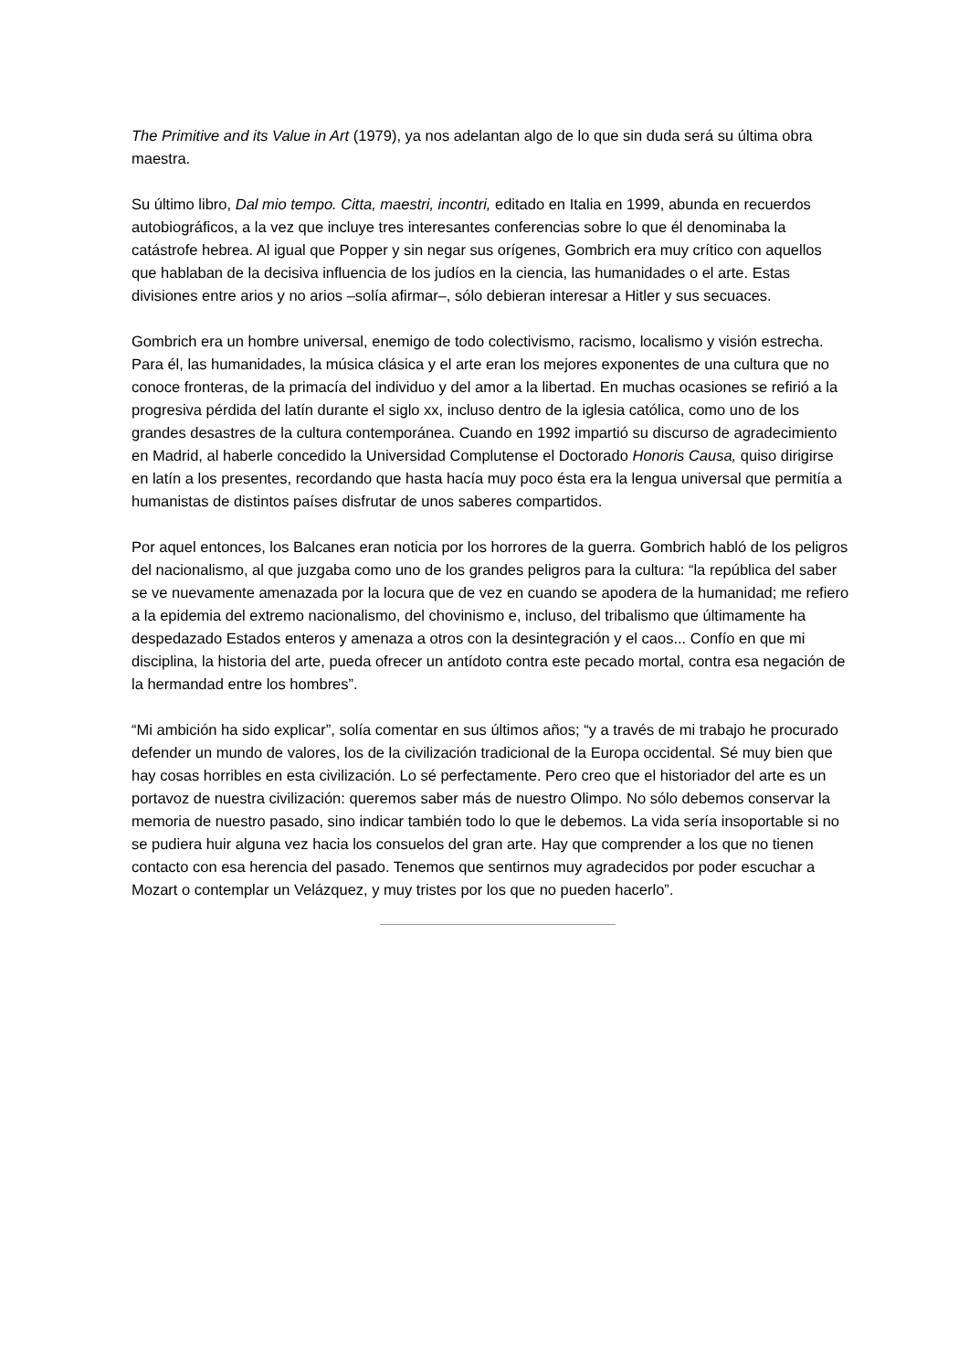The Primitive and its Value in Art (1979), ya nos adelantan algo de lo que sin duda será su última obra maestra.
Su último libro, Dal mio tempo. Citta, maestri, incontri, editado en Italia en 1999, abunda en recuerdos autobiográficos, a la vez que incluye tres interesantes conferencias sobre lo que él denominaba la catástrofe hebrea. Al igual que Popper y sin negar sus orígenes, Gombrich era muy crítico con aquellos que hablaban de la decisiva influencia de los judíos en la ciencia, las humanidades o el arte. Estas divisiones entre arios y no arios –solía afirmar–, sólo debieran interesar a Hitler y sus secuaces.
Gombrich era un hombre universal, enemigo de todo colectivismo, racismo, localismo y visión estrecha. Para él, las humanidades, la música clásica y el arte eran los mejores exponentes de una cultura que no conoce fronteras, de la primacía del individuo y del amor a la libertad. En muchas ocasiones se refirió a la progresiva pérdida del latín durante el siglo xx, incluso dentro de la iglesia católica, como uno de los grandes desastres de la cultura contemporánea. Cuando en 1992 impartió su discurso de agradecimiento en Madrid, al haberle concedido la Universidad Complutense el Doctorado Honoris Causa, quiso dirigirse en latín a los presentes, recordando que hasta hacía muy poco ésta era la lengua universal que permitía a humanistas de distintos países disfrutar de unos saberes compartidos.
Por aquel entonces, los Balcanes eran noticia por los horrores de la guerra. Gombrich habló de los peligros del nacionalismo, al que juzgaba como uno de los grandes peligros para la cultura: “la república del saber se ve nuevamente amenazada por la locura que de vez en cuando se apodera de la humanidad; me refiero a la epidemia del extremo nacionalismo, del chovinismo e, incluso, del tribalismo que últimamente ha despedazado Estados enteros y amenaza a otros con la desintegración y el caos... Confío en que mi disciplina, la historia del arte, pueda ofrecer un antídoto contra este pecado mortal, contra esa negación de la hermandad entre los hombres”.
“Mi ambición ha sido explicar”, solía comentar en sus últimos años; “y a través de mi trabajo he procurado defender un mundo de valores, los de la civilización tradicional de la Europa occidental. Sé muy bien que hay cosas horribles en esta civilización. Lo sé perfectamente. Pero creo que el historiador del arte es un portavoz de nuestra civilización: queremos saber más de nuestro Olimpo. No sólo debemos conservar la memoria de nuestro pasado, sino indicar también todo lo que le debemos. La vida sería insoportable si no se pudiera huir alguna vez hacia los consuelos del gran arte. Hay que comprender a los que no tienen contacto con esa herencia del pasado. Tenemos que sentirnos muy agradecidos por poder escuchar a Mozart o contemplar un Velázquez, y muy tristes por los que no pueden hacerlo”.